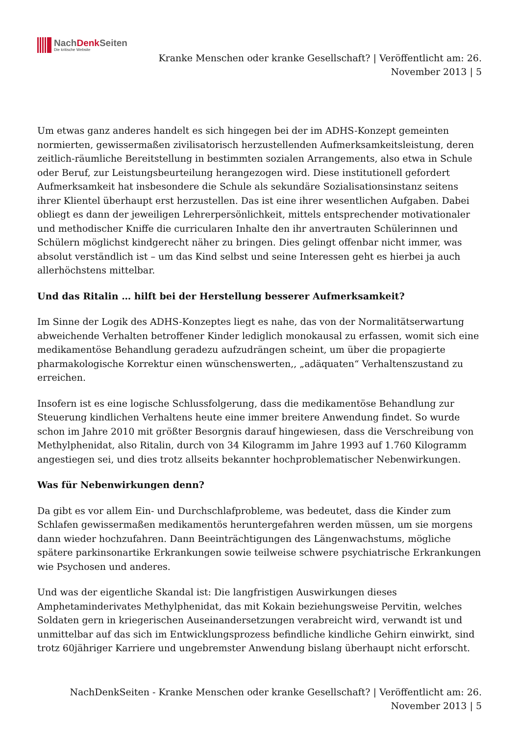NachDenk Seiten
Die kritische Website
Kranke Menschen oder kranke Gesellschaft? | Veröffentlicht am: 26. November 2013 | 5
Um etwas ganz anderes handelt es sich hingegen bei der im ADHS-Konzept gemeinten normierten, gewissermaßen zivilisatorisch herzustellenden Aufmerksamkeitsleistung, deren zeitlich-räumliche Bereitstellung in bestimmten sozialen Arrangements, also etwa in Schule oder Beruf, zur Leistungsbeurteilung herangezogen wird. Diese institutionell gefordert Aufmerksamkeit hat insbesondere die Schule als sekundäre Sozialisationsinstanz seitens ihrer Klientel überhaupt erst herzustellen. Das ist eine ihrer wesentlichen Aufgaben. Dabei obliegt es dann der jeweiligen Lehrerpersönlichkeit, mittels entsprechender motivationaler und methodischer Kniffe die curricularen Inhalte den ihr anvertrauten Schülerinnen und Schülern möglichst kindgerecht näher zu bringen. Dies gelingt offenbar nicht immer, was absolut verständlich ist – um das Kind selbst und seine Interessen geht es hierbei ja auch allerhöchstens mittelbar.
Und das Ritalin … hilft bei der Herstellung besserer Aufmerksamkeit?
Im Sinne der Logik des ADHS-Konzeptes liegt es nahe, das von der Normalitätserwartung abweichende Verhalten betroffener Kinder lediglich monokausal zu erfassen, womit sich eine medikamentöse Behandlung geradezu aufzudrängen scheint, um über die propagierte pharmakologische Korrektur einen wünschenswerten,, „adäquaten“ Verhaltenszustand zu erreichen.
Insofern ist es eine logische Schlussfolgerung, dass die medikamentöse Behandlung zur Steuerung kindlichen Verhaltens heute eine immer breitere Anwendung findet. So wurde schon im Jahre 2010 mit größter Besorgnis darauf hingewiesen, dass die Verschreibung von Methylphenidat, also Ritalin, durch von 34 Kilogramm im Jahre 1993 auf 1.760 Kilogramm angestiegen sei, und dies trotz allseits bekannter hochproblematischer Nebenwirkungen.
Was für Nebenwirkungen denn?
Da gibt es vor allem Ein- und Durchschlafprobleme, was bedeutet, dass die Kinder zum Schlafen gewissermaßen medikamentös heruntergefahren werden müssen, um sie morgens dann wieder hochzufahren. Dann Beeinträchtigungen des Längenwachstums, mögliche spätere parkinsonartike Erkrankungen sowie teilweise schwere psychiatrische Erkrankungen wie Psychosen und anderes.
Und was der eigentliche Skandal ist: Die langfristigen Auswirkungen dieses Amphetaminderivates Methylphenidat, das mit Kokain beziehungsweise Pervitin, welches Soldaten gern in kriegerischen Auseinandersetzungen verabreicht wird, verwandt ist und unmittelbar auf das sich im Entwicklungsprozess befindliche kindliche Gehirn einwirkt, sind trotz 60jähriger Karriere und ungebremster Anwendung bislang überhaupt nicht erforscht.
NachDenkSeiten - Kranke Menschen oder kranke Gesellschaft? | Veröffentlicht am: 26. November 2013 | 5